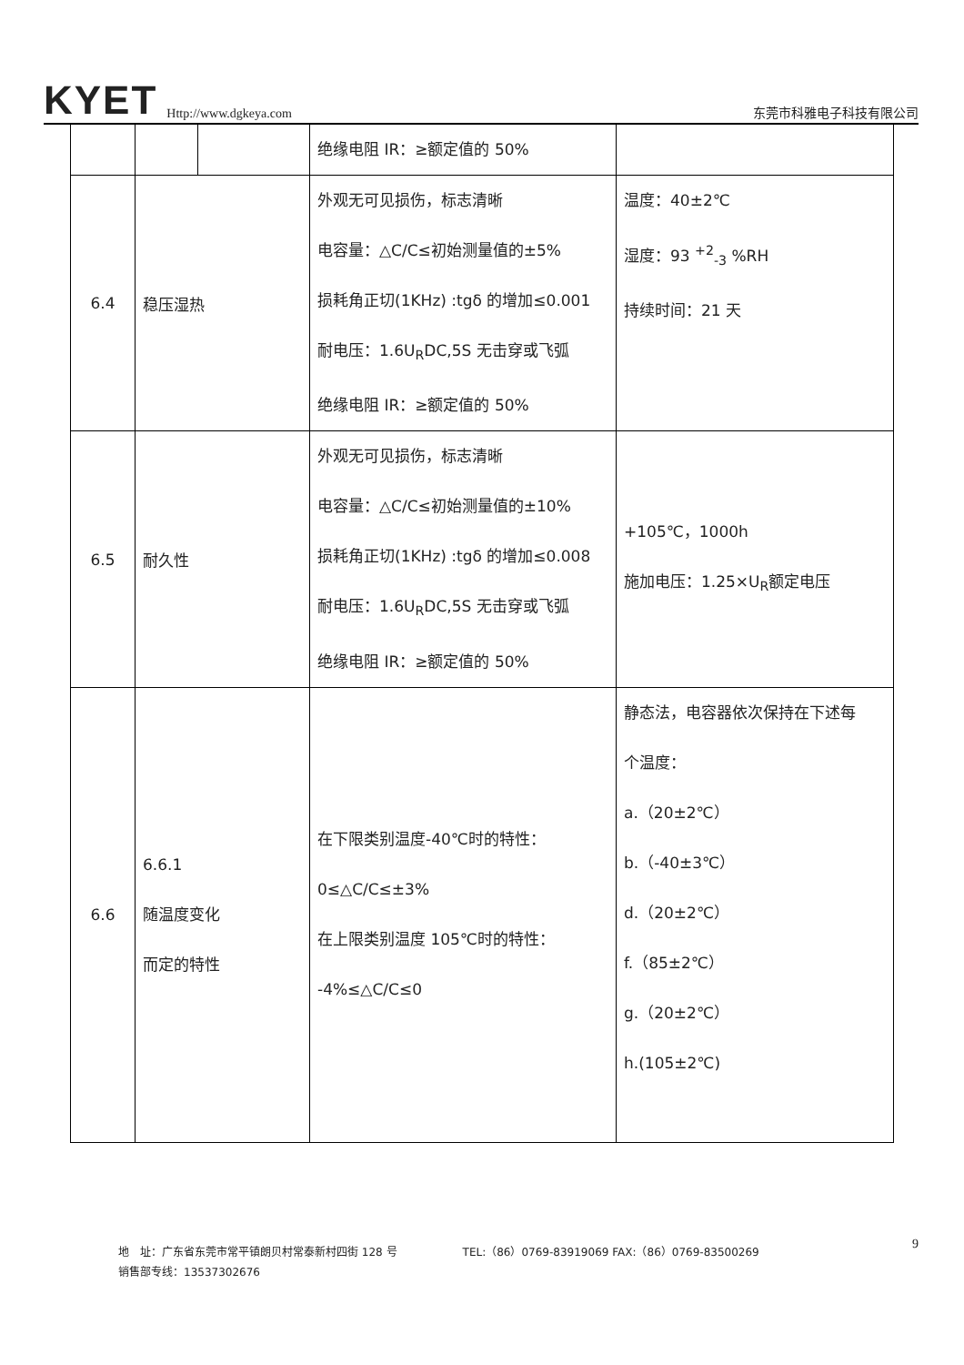KYET Http://www.dgkeya.com 东莞市科雅电子科技有限公司
| | | | 绝缘电阻 IR：≥额定值的 50% | |
| 6.4 | 稳压湿热 | | 外观无可见损伤，标志清晰 电容量：△C/C≤初始测量值的±5% 损耗角正切(1KHz) :tgδ 的增加≤0.001 耐电压：1.6U<sub>R</sub>DC,5S 无击穿或飞弧 绝缘电阻 IR：≥额定值的 50% | 温度：40±2℃ 湿度：93 <sup>+2</sup><sub>-3</sub> %RH 持续时间：21 天 |
| 6.5 | 耐久性 | | 外观无可见损伤，标志清晰 电容量：△C/C≤初始测量值的±10% 损耗角正切(1KHz) :tgδ 的增加≤0.008 耐电压：1.6U<sub>R</sub>DC,5S 无击穿或飞弧 绝缘电阻 IR：≥额定值的 50% | +105℃，1000h 施加电压：1.25×U<sub>R</sub>额定电压 |
| 6.6 | 6.6.1 随温度变化 而定的特性 | | 在下限类别温度-40℃时的特性： 0≤△C/C≤±3% 在上限类别温度 105℃时的特性： -4%≤△C/C≤0 | 静态法，电容器依次保持在下述每 个温度： a.（20±2℃） b.（-40±3℃） d.（20±2℃） f.（85±2℃） g.（20±2℃） h.(105±2℃) |
地　址：广东省东莞市常平镇朗贝村常泰新村四街 128 号　　　　　　TEL:（86）0769-83919069 FAX:（86）0769-83500269 9
销售部专线：13537302676